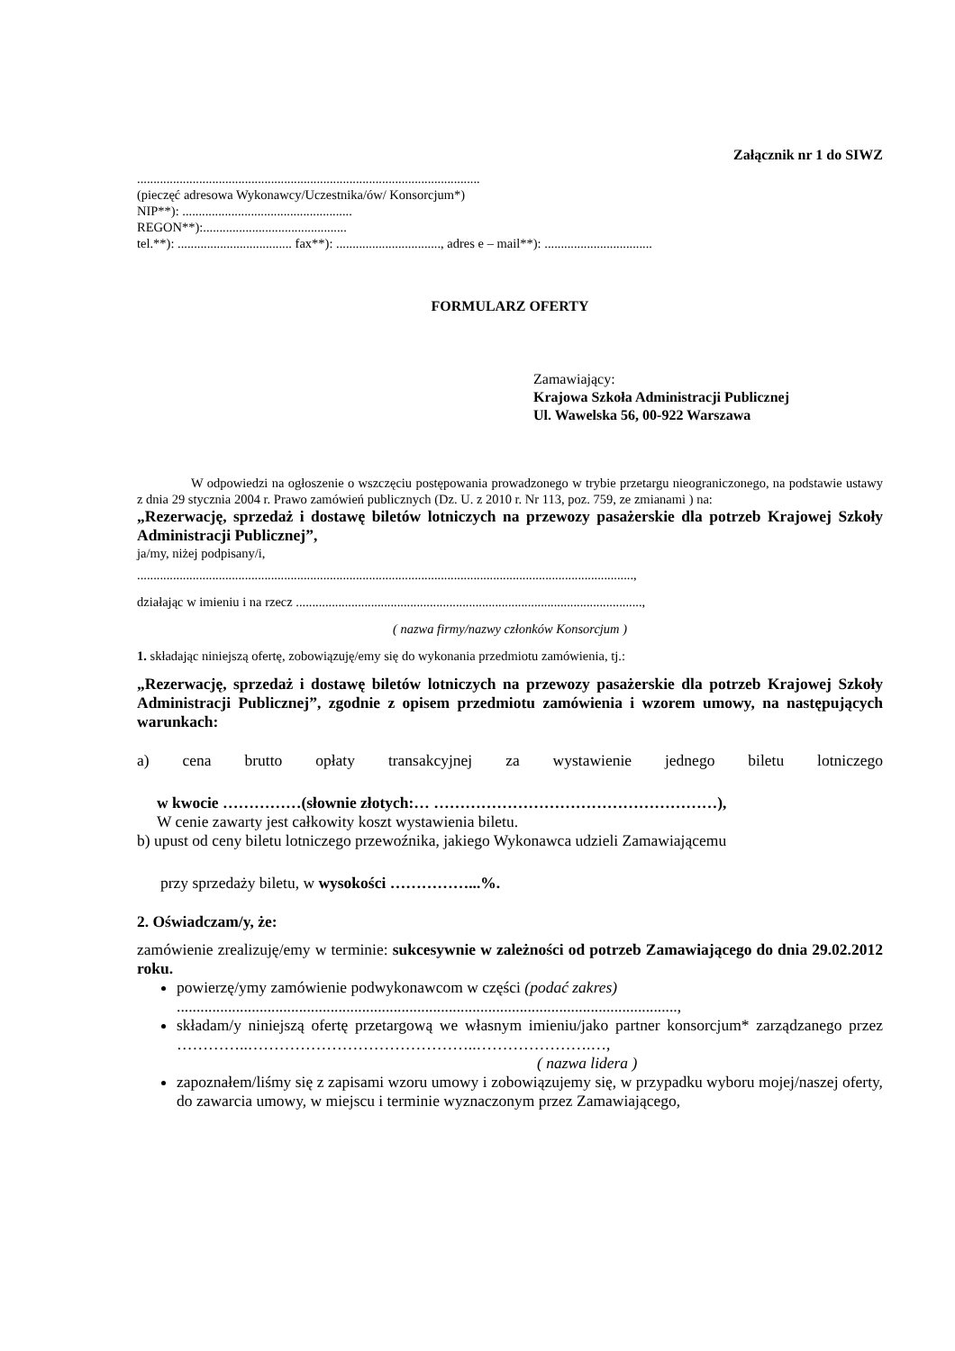Załącznik nr 1 do SIWZ
.........................................................................................................
(pieczęć adresowa Wykonawcy/Uczestnika/ów/ Konsorcjum*)
NIP**): ....................................................
REGON**):............................................
tel.**): ................................... fax**): ................................, adres e – mail**): .................................
FORMULARZ OFERTY
Zamawiający:
Krajowa Szkoła Administracji Publicznej
Ul. Wawelska 56, 00-922 Warszawa
W odpowiedzi na ogłoszenie o wszczęciu postępowania prowadzonego w trybie przetargu nieograniczonego, na podstawie ustawy z dnia 29 stycznia 2004 r. Prawo zamówień publicznych (Dz. U. z 2010 r. Nr 113, poz. 759, ze zmianami ) na:
„Rezerwację, sprzedaż i dostawę biletów lotniczych na przewozy pasażerskie dla potrzeb Krajowej Szkoły Administracji Publicznej”,
ja/my, niżej podpisany/i,
........................................................................................................................................................,
działając w imieniu i na rzecz ..........................................................................................................,
( nazwa firmy/nazwy członków Konsorcjum )
1. składając niniejszą ofertę, zobowiązuję/emy się do wykonania przedmiotu zamówienia, tj.:
„Rezerwację, sprzedaż i dostawę biletów lotniczych na przewozy pasażerskie dla potrzeb Krajowej Szkoły Administracji Publicznej”, zgodnie z opisem przedmiotu zamówienia i wzorem umowy, na następujących warunkach:
a) cena brutto opłaty transakcyjnej za wystawienie jednego biletu lotniczego
w kwocie ……………(słownie złotych:… ………………………………………………),
W cenie zawarty jest całkowity koszt wystawienia biletu.
b) upust od ceny biletu lotniczego przewoźnika, jakiego Wykonawca udzieli Zamawiającemu
przy sprzedaży biletu, w wysokości ……………...%.
2. Oświadczam/y, że:
zamówienie zrealizuję/emy w terminie: sukcesywnie w zależności od potrzeb Zamawiającego do dnia 29.02.2012 roku.
powierzę/ymy zamówienie podwykonawcom w części (podać zakres)
...............................................................................................................................,
składam/y niniejszą ofertę przetargową we własnym imieniu/jako partner konsorcjum* zarządzanego przez …………..……………………………………..………………….…,
( nazwa lidera )
zapoznałem/liśmy się z zapisami wzoru umowy i zobowiązujemy się, w przypadku wyboru mojej/naszej oferty, do zawarcia umowy, w miejscu i terminie wyznaczonym przez Zamawiającego,